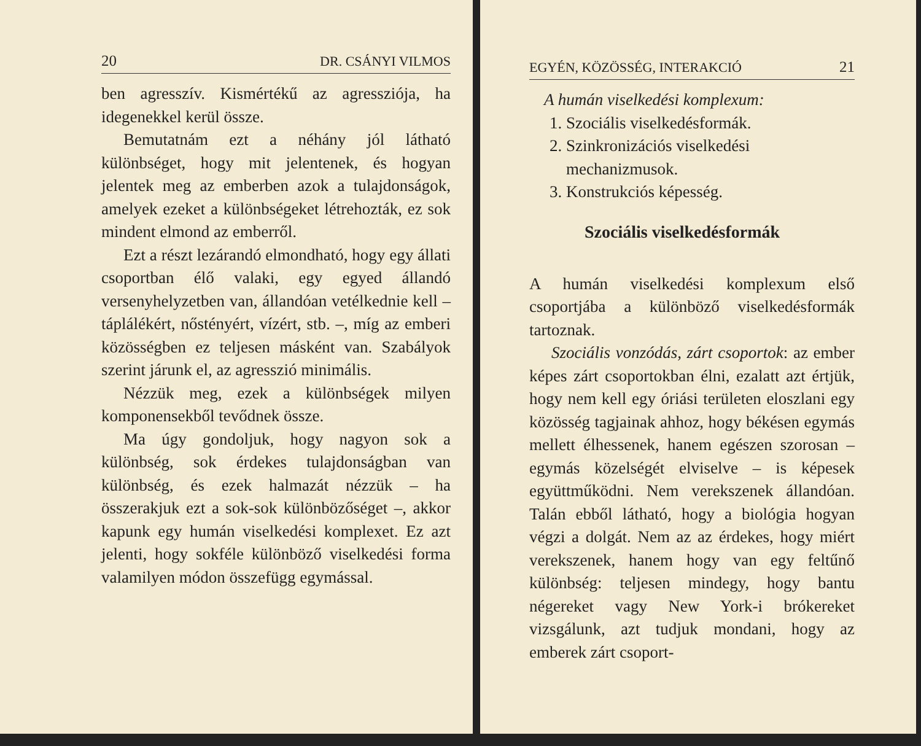20 DR. CSÁNYI VILMOS
ben agresszív. Kismértékű az agressziója, ha idegenekkel kerül össze.
Bemutatnám ezt a néhány jól látható különbséget, hogy mit jelentenek, és hogyan jelentek meg az emberben azok a tulajdonságok, amelyek ezeket a különbségeket létrehozták, ez sok mindent elmond az emberről.
Ezt a részt lezárandó elmondható, hogy egy állati csoportban élő valaki, egy egyed állandó versenyhelyzetben van, állandóan vetélkednie kell – táplálékért, nőstényért, vízért, stb. –, míg az emberi közösségben ez teljesen másként van. Szabályok szerint járunk el, az agresszió minimális.
Nézzük meg, ezek a különbségek milyen komponensekből tevődnek össze.
Ma úgy gondoljuk, hogy nagyon sok a különbség, sok érdekes tulajdonságban van különbség, és ezek halmazát nézzük – ha összerakjuk ezt a sok-sok különbözőséget –, akkor kapunk egy humán viselkedési komplexet. Ez azt jelenti, hogy sokféle különböző viselkedési forma valamilyen módon összefügg egymással.
EGYÉN, KÖZÖSSÉG, INTERAKCIÓ 21
A humán viselkedési komplexum:
1. Szociális viselkedésformák.
2. Szinkronizációs viselkedési mechanizmusok.
3. Konstrukciós képesség.
Szociális viselkedésformák
A humán viselkedési komplexum első csoportjába a különböző viselkedésformák tartoznak.
Szociális vonzódás, zárt csoportok: az ember képes zárt csoportokban élni, ezalatt azt értjük, hogy nem kell egy óriási területen eloszlani egy közösség tagjainak ahhoz, hogy békésen egymás mellett élhessenek, hanem egészen szorosan – egymás közelségét elviselve – is képesek együttműködni. Nem verekszenek állandóan. Talán ebből látható, hogy a biológia hogyan végzi a dolgát. Nem az az érdekes, hogy miért verekszenek, hanem hogy van egy feltűnő különbség: teljesen mindegy, hogy bantu négereket vagy New York-i brókereket vizsgálunk, azt tudjuk mondani, hogy az emberek zárt csoport-